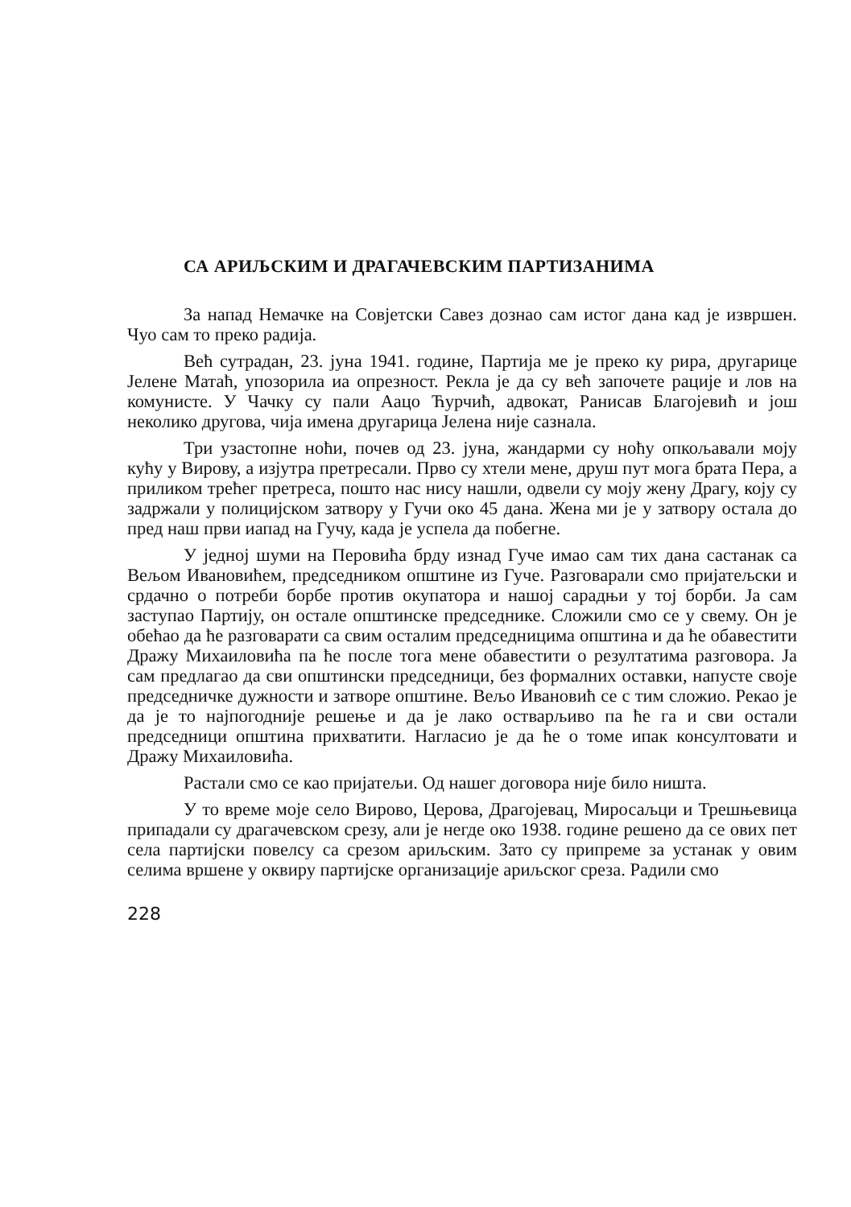СА АРИЉСКИМ И ДРАГАЧЕВСКИМ ПАРТИЗАНИМА
За напад Немачке на Совјетски Савез дознао сам истог дана кад је извршен. Чуо сам то преко радија.
Већ сутрадан, 23. јуна 1941. године, Партија ме је преко ку рира, другарице Јелене Матаћ, упозорила иа опрезност. Рекла је да су већ започете рације и лов на комунисте. У Чачку су пали Аацо Ћурчић, адвокат, Ранисав Благојевић и још неколико другова, чија имена другарица Јелена није сазнала.
Три узастопне ноћи, почев од 23. јуна, жандарми су ноћу опкољавали моју кућу у Вирову, а изјутра претресали. Прво су хтели мене, друш пут мога брата Пера, а приликом трећег претреса, пошто нас нису нашли, одвели су моју жену Драгу, коју су задржали у полицијском затвору у Гучи око 45 дана. Жена ми је у затвору остала до пред наш први иапад на Гучу, када је успела да побегне.
У једној шуми на Перовића брду изнад Гуче имао сам тих дана састанак са Вељом Ивановићем, председником општине из Гуче. Разговарали смо пријатељски и срдачно о потреби борбе против окупатора и нашој сарадњи у тој борби. Ја сам заступао Партију, он остале општинске председнике. Сложили смо се у свему. Он је обећао да ће разговарати са свим осталим председницима општина и да ће обавестити Дражу Михаиловића па ће после тога мене обавестити о резултатима разговора. Ја сам предлагао да сви општински председници, без формалних оставки, напусте своје председничке дужности и затворе општине. Вељо Ивановић се с тим сложио. Рекао је да је то најпогодније решење и да је лако остварљиво па ће га и сви остали председници општина прихватити. Нагласио је да ће о томе ипак консултовати и Дражу Михаиловића.
Растали смо се као пријатељи. Од нашег договора није било ништа.
У то време моје село Вирово, Церова, Драгојевац, Миросаљци и Трешњевица припадали су драгачевском срезу, али је негде око 1938. године решено да се ових пет села партијски повелсу са срезом ариљским. Зато су припреме за устанак у овим селима вршене у оквиру партијске организације ариљског среза. Радили смо
228